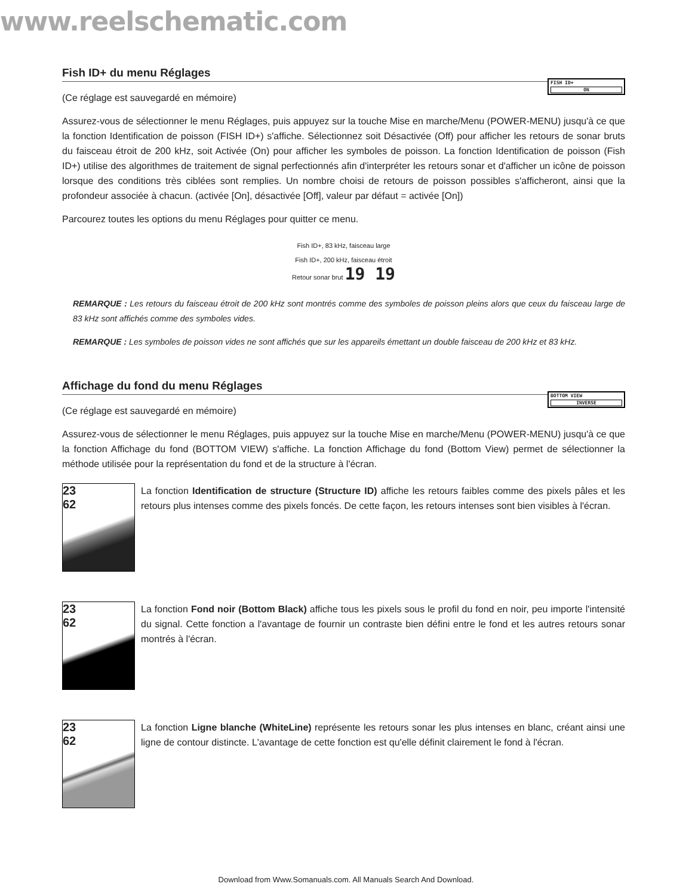www.reelschematic.com
Fish ID+ du menu Réglages FISH ID+
ON
(Ce réglage est sauvegardé en mémoire)
Assurez-vous de sélectionner le menu Réglages, puis appuyez sur la touche Mise en marche/Menu (POWER-MENU) jusqu'à ce que la fonction Identification de poisson (FISH ID+) s'affiche. Sélectionnez soit Désactivée (Off) pour afficher les retours de sonar bruts du faisceau étroit de 200 kHz, soit Activée (On) pour afficher les symboles de poisson. La fonction Identification de poisson (Fish ID+) utilise des algorithmes de traitement de signal perfectionnés afin d'interpréter les retours sonar et d'afficher un icône de poisson lorsque des conditions très ciblées sont remplies. Un nombre choisi de retours de poisson possibles s'afficheront, ainsi que la profondeur associée à chacun. (activée [On], désactivée [Off], valeur par défaut = activée [On])
Parcourez toutes les options du menu Réglages pour quitter ce menu.
Fish ID+, 83 kHz, faisceau large
Fish ID+, 200 kHz, faisceau étroit
Retour sonar brut 19 19
REMARQUE : Les retours du faisceau étroit de 200 kHz sont montrés comme des symboles de poisson pleins alors que ceux du faisceau large de 83 kHz sont affichés comme des symboles vides.
REMARQUE : Les symboles de poisson vides ne sont affichés que sur les appareils émettant un double faisceau de 200 kHz et 83 kHz.
Affichage du fond du menu Réglages BOTTOM VIEW
INVERSE
(Ce réglage est sauvegardé en mémoire)
Assurez-vous de sélectionner le menu Réglages, puis appuyez sur la touche Mise en marche/Menu (POWER-MENU) jusqu'à ce que la fonction Affichage du fond (BOTTOM VIEW) s'affiche. La fonction Affichage du fond (Bottom View) permet de sélectionner la méthode utilisée pour la représentation du fond et de la structure à l'écran.
23
62
La fonction Identification de structure (Structure ID) affiche les retours faibles comme des pixels pâles et les retours plus intenses comme des pixels foncés. De cette façon, les retours intenses sont bien visibles à l'écran.
23
62
La fonction Fond noir (Bottom Black) affiche tous les pixels sous le profil du fond en noir, peu importe l'intensité du signal. Cette fonction a l'avantage de fournir un contraste bien défini entre le fond et les autres retours sonar montrés à l'écran.
23
62
La fonction Ligne blanche (WhiteLine) représente les retours sonar les plus intenses en blanc, créant ainsi une ligne de contour distincte. L'avantage de cette fonction est qu'elle définit clairement le fond à l'écran.
Download from Www.Somanuals.com. All Manuals Search And Download.